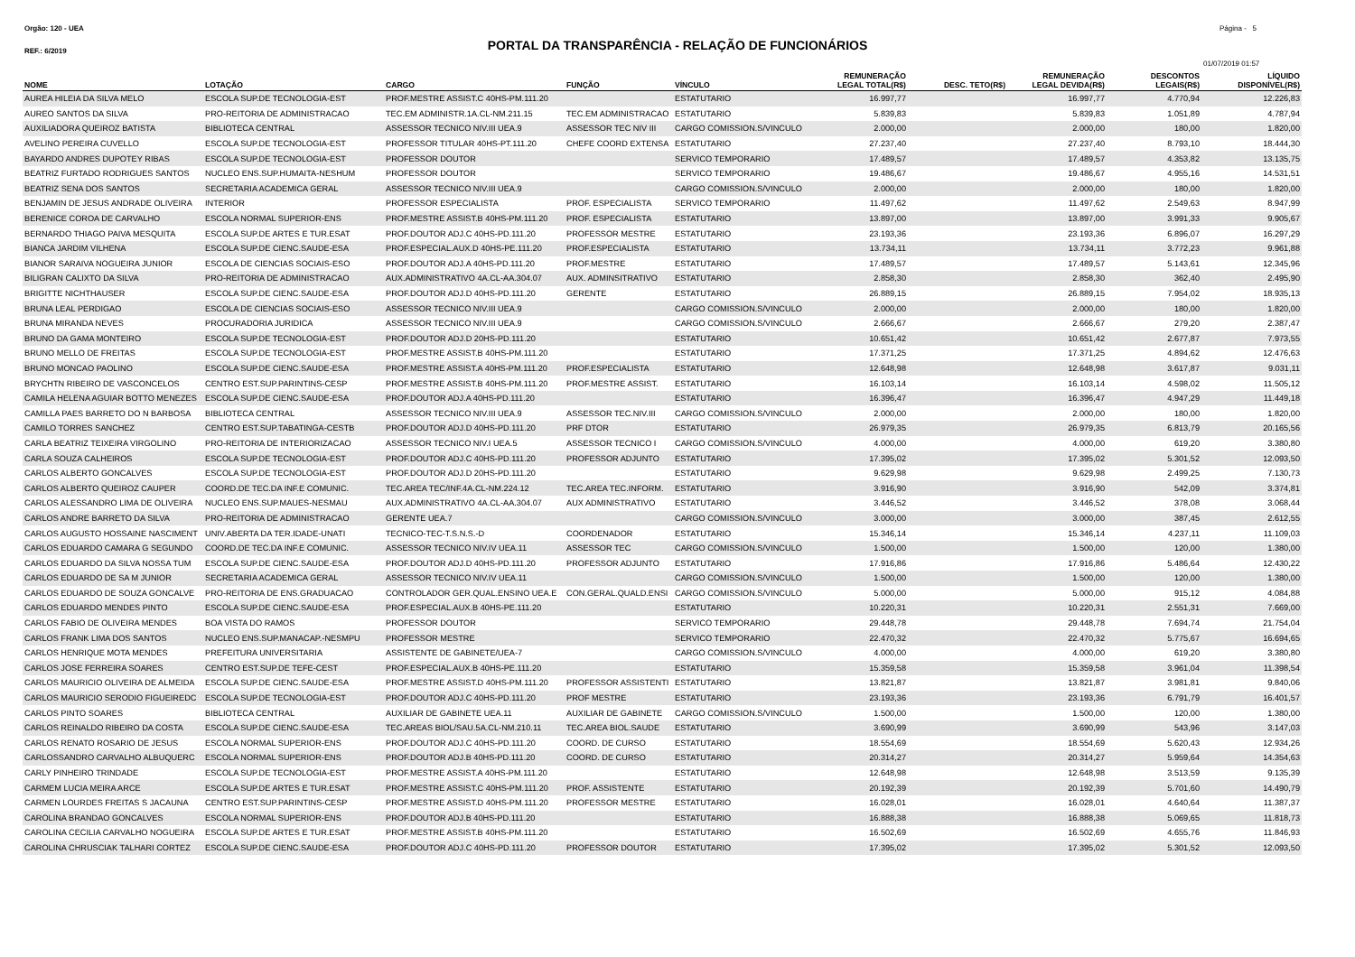Orgão: 120 - UEA Página - 5
REF.: 6/2019
PORTAL DA TRANSPARÊNCIA - RELAÇÃO DE FUNCIONÁRIOS
01/07/2019 01:57
| NOME | LOTAÇÃO | CARGO | FUNÇÃO | VÍNCULO | REMUNERAÇÃO LEGAL TOTAL(R$) | DESC. TETO(R$) | REMUNERAÇÃO LEGAL DEVIDA(R$) | DESCONTOS LEGAIS(R$) | LÍQUIDO DISPONÍVEL(R$) |
| --- | --- | --- | --- | --- | --- | --- | --- | --- | --- |
| AUREA HILEIA DA SILVA MELO | ESCOLA SUP.DE TECNOLOGIA-EST | PROF.MESTRE ASSIST.C 40HS-PM.111.20 | | ESTATUTARIO | 16.997,77 | | 16.997,77 | 4.770,94 | 12.226,83 |
| AUREO SANTOS DA SILVA | PRO-REITORIA DE ADMINISTRACAO | TEC.EM ADMINISTR.1A.CL-NM.211.15 | TEC.EM ADMINISTRACAO | ESTATUTARIO | 5.839,83 | | 5.839,83 | 1.051,89 | 4.787,94 |
| AUXILIADORA QUEIROZ BATISTA | BIBLIOTECA CENTRAL | ASSESSOR TECNICO NIV.III UEA.9 | ASSESSOR TEC NIV III | CARGO COMISSION.S/VINCULO | 2.000,00 | | 2.000,00 | 180,00 | 1.820,00 |
| AVELINO PEREIRA CUVELLO | ESCOLA SUP.DE TECNOLOGIA-EST | PROFESSOR TITULAR 40HS-PT.111.20 | CHEFE COORD EXTENSA | ESTATUTARIO | 27.237,40 | | 27.237,40 | 8.793,10 | 18.444,30 |
| BAYARDO ANDRES DUPOTEY RIBAS | ESCOLA SUP.DE TECNOLOGIA-EST | PROFESSOR DOUTOR | | SERVICO TEMPORARIO | 17.489,57 | | 17.489,57 | 4.353,82 | 13.135,75 |
| BEATRIZ FURTADO RODRIGUES SANTOS | NUCLEO ENS.SUP.HUMAITA-NESHUM | PROFESSOR DOUTOR | | SERVICO TEMPORARIO | 19.486,67 | | 19.486,67 | 4.955,16 | 14.531,51 |
| BEATRIZ SENA DOS SANTOS | SECRETARIA ACADEMICA GERAL | ASSESSOR TECNICO NIV.III UEA.9 | | CARGO COMISSION.S/VINCULO | 2.000,00 | | 2.000,00 | 180,00 | 1.820,00 |
| BENJAMIN DE JESUS ANDRADE OLIVEIRA | INTERIOR | PROFESSOR ESPECIALISTA | PROF. ESPECIALISTA | SERVICO TEMPORARIO | 11.497,62 | | 11.497,62 | 2.549,63 | 8.947,99 |
| BERENICE COROA DE CARVALHO | ESCOLA NORMAL SUPERIOR-ENS | PROF.MESTRE ASSIST.B 40HS-PM.111.20 | PROF. ESPECIALISTA | ESTATUTARIO | 13.897,00 | | 13.897,00 | 3.991,33 | 9.905,67 |
| BERNARDO THIAGO PAIVA MESQUITA | ESCOLA SUP.DE ARTES E TUR.ESAT | PROF.DOUTOR ADJ.C 40HS-PD.111.20 | PROFESSOR MESTRE | ESTATUTARIO | 23.193,36 | | 23.193,36 | 6.896,07 | 16.297,29 |
| BIANCA JARDIM VILHENA | ESCOLA SUP.DE CIENC.SAUDE-ESA | PROF.ESPECIAL.AUX.D 40HS-PE.111.20 | PROF.ESPECIALISTA | ESTATUTARIO | 13.734,11 | | 13.734,11 | 3.772,23 | 9.961,88 |
| BIANOR SARAIVA NOGUEIRA JUNIOR | ESCOLA DE CIENCIAS SOCIAIS-ESO | PROF.DOUTOR ADJ.A 40HS-PD.111.20 | PROF.MESTRE | ESTATUTARIO | 17.489,57 | | 17.489,57 | 5.143,61 | 12.345,96 |
| BILIGRAN CALIXTO DA SILVA | PRO-REITORIA DE ADMINISTRACAO | AUX.ADMINISTRATIVO 4A.CL-AA.304.07 | AUX. ADMINSITRATIVO | ESTATUTARIO | 2.858,30 | | 2.858,30 | 362,40 | 2.495,90 |
| BRIGITTE NICHTHAUSER | ESCOLA SUP.DE CIENC.SAUDE-ESA | PROF.DOUTOR ADJ.D 40HS-PD.111.20 | GERENTE | ESTATUTARIO | 26.889,15 | | 26.889,15 | 7.954,02 | 18.935,13 |
| BRUNA LEAL PERDIGAO | ESCOLA DE CIENCIAS SOCIAIS-ESO | ASSESSOR TECNICO NIV.III UEA.9 | | CARGO COMISSION.S/VINCULO | 2.000,00 | | 2.000,00 | 180,00 | 1.820,00 |
| BRUNA MIRANDA NEVES | PROCURADORIA JURIDICA | ASSESSOR TECNICO NIV.III UEA.9 | | CARGO COMISSION.S/VINCULO | 2.666,67 | | 2.666,67 | 279,20 | 2.387,47 |
| BRUNO DA GAMA MONTEIRO | ESCOLA SUP.DE TECNOLOGIA-EST | PROF.DOUTOR ADJ.D 20HS-PD.111.20 | | ESTATUTARIO | 10.651,42 | | 10.651,42 | 2.677,87 | 7.973,55 |
| BRUNO MELLO DE FREITAS | ESCOLA SUP.DE TECNOLOGIA-EST | PROF.MESTRE ASSIST.B 40HS-PM.111.20 | | ESTATUTARIO | 17.371,25 | | 17.371,25 | 4.894,62 | 12.476,63 |
| BRUNO MONCAO PAOLINO | ESCOLA SUP.DE CIENC.SAUDE-ESA | PROF.MESTRE ASSIST.A 40HS-PM.111.20 | PROF.ESPECIALISTA | ESTATUTARIO | 12.648,98 | | 12.648,98 | 3.617,87 | 9.031,11 |
| BRYCHTN RIBEIRO DE VASCONCELOS | CENTRO EST.SUP.PARINTINS-CESP | PROF.MESTRE ASSIST.B 40HS-PM.111.20 | PROF.MESTRE ASSIST. | ESTATUTARIO | 16.103,14 | | 16.103,14 | 4.598,02 | 11.505,12 |
| CAMILA HELENA AGUIAR BOTTO MENEZES | ESCOLA SUP.DE CIENC.SAUDE-ESA | PROF.DOUTOR ADJ.A 40HS-PD.111.20 | | ESTATUTARIO | 16.396,47 | | 16.396,47 | 4.947,29 | 11.449,18 |
| CAMILLA PAES BARRETO DO N BARBOSA | BIBLIOTECA CENTRAL | ASSESSOR TECNICO NIV.III UEA.9 | ASSESSOR TEC.NIV.III | CARGO COMISSION.S/VINCULO | 2.000,00 | | 2.000,00 | 180,00 | 1.820,00 |
| CAMILO TORRES SANCHEZ | CENTRO EST.SUP.TABATINGA-CESTB | PROF.DOUTOR ADJ.D 40HS-PD.111.20 | PRF DTOR | ESTATUTARIO | 26.979,35 | | 26.979,35 | 6.813,79 | 20.165,56 |
| CARLA BEATRIZ TEIXEIRA VIRGOLINO | PRO-REITORIA DE INTERIORIZACAO | ASSESSOR TECNICO NIV.I UEA.5 | ASSESSOR TECNICO I | CARGO COMISSION.S/VINCULO | 4.000,00 | | 4.000,00 | 619,20 | 3.380,80 |
| CARLA SOUZA CALHEIROS | ESCOLA SUP.DE TECNOLOGIA-EST | PROF.DOUTOR ADJ.C 40HS-PD.111.20 | PROFESSOR ADJUNTO | ESTATUTARIO | 17.395,02 | | 17.395,02 | 5.301,52 | 12.093,50 |
| CARLOS ALBERTO GONCALVES | ESCOLA SUP.DE TECNOLOGIA-EST | PROF.DOUTOR ADJ.D 20HS-PD.111.20 | | ESTATUTARIO | 9.629,98 | | 9.629,98 | 2.499,25 | 7.130,73 |
| CARLOS ALBERTO QUEIROZ CAUPER | COORD.DE TEC.DA INF.E COMUNIC. | TEC.AREA TEC/INF.4A.CL-NM.224.12 | TEC.AREA TEC.INFORM. | ESTATUTARIO | 3.916,90 | | 3.916,90 | 542,09 | 3.374,81 |
| CARLOS ALESSANDRO LIMA DE OLIVEIRA | NUCLEO ENS.SUP.MAUES-NESMAU | AUX.ADMINISTRATIVO 4A.CL-AA.304.07 | AUX ADMINISTRATIVO | ESTATUTARIO | 3.446,52 | | 3.446,52 | 378,08 | 3.068,44 |
| CARLOS ANDRE BARRETO DA SILVA | PRO-REITORIA DE ADMINISTRACAO | GERENTE UEA.7 | | CARGO COMISSION.S/VINCULO | 3.000,00 | | 3.000,00 | 387,45 | 2.612,55 |
| CARLOS AUGUSTO HOSSAINE NASCIMENT | UNIV.ABERTA DA TER.IDADE-UNATI | TECNICO-TEC-T.S.N.S.-D | COORDENADOR | ESTATUTARIO | 15.346,14 | | 15.346,14 | 4.237,11 | 11.109,03 |
| CARLOS EDUARDO CAMARA G SEGUNDO | COORD.DE TEC.DA INF.E COMUNIC. | ASSESSOR TECNICO NIV.IV UEA.11 | ASSESSOR TEC | CARGO COMISSION.S/VINCULO | 1.500,00 | | 1.500,00 | 120,00 | 1.380,00 |
| CARLOS EDUARDO DA SILVA NOSSA TUM | ESCOLA SUP.DE CIENC.SAUDE-ESA | PROF.DOUTOR ADJ.D 40HS-PD.111.20 | PROFESSOR ADJUNTO | ESTATUTARIO | 17.916,86 | | 17.916,86 | 5.486,64 | 12.430,22 |
| CARLOS EDUARDO DE SA M JUNIOR | SECRETARIA ACADEMICA GERAL | ASSESSOR TECNICO NIV.IV UEA.11 | | CARGO COMISSION.S/VINCULO | 1.500,00 | | 1.500,00 | 120,00 | 1.380,00 |
| CARLOS EDUARDO DE SOUZA GONCALVE | PRO-REITORIA DE ENS.GRADUACAO | CONTROLADOR GER.QUAL.ENSINO UEA.E | CON.GERAL.QUALD.ENSI | CARGO COMISSION.S/VINCULO | 5.000,00 | | 5.000,00 | 915,12 | 4.084,88 |
| CARLOS EDUARDO MENDES PINTO | ESCOLA SUP.DE CIENC.SAUDE-ESA | PROF.ESPECIAL.AUX.B 40HS-PE.111.20 | | ESTATUTARIO | 10.220,31 | | 10.220,31 | 2.551,31 | 7.669,00 |
| CARLOS FABIO DE OLIVEIRA MENDES | BOA VISTA DO RAMOS | PROFESSOR DOUTOR | | SERVICO TEMPORARIO | 29.448,78 | | 29.448,78 | 7.694,74 | 21.754,04 |
| CARLOS FRANK LIMA DOS SANTOS | NUCLEO ENS.SUP.MANACAP.-NESMPU | PROFESSOR MESTRE | | SERVICO TEMPORARIO | 22.470,32 | | 22.470,32 | 5.775,67 | 16.694,65 |
| CARLOS HENRIQUE MOTA MENDES | PREFEITURA UNIVERSITARIA | ASSISTENTE DE GABINETE/UEA-7 | | CARGO COMISSION.S/VINCULO | 4.000,00 | | 4.000,00 | 619,20 | 3.380,80 |
| CARLOS JOSE FERREIRA SOARES | CENTRO EST.SUP.DE TEFE-CEST | PROF.ESPECIAL.AUX.B 40HS-PE.111.20 | | ESTATUTARIO | 15.359,58 | | 15.359,58 | 3.961,04 | 11.398,54 |
| CARLOS MAURICIO OLIVEIRA DE ALMEIDA | ESCOLA SUP.DE CIENC.SAUDE-ESA | PROF.MESTRE ASSIST.D 40HS-PM.111.20 | PROFESSOR ASSISTENTI | ESTATUTARIO | 13.821,87 | | 13.821,87 | 3.981,81 | 9.840,06 |
| CARLOS MAURICIO SERODIO FIGUEIREDC | ESCOLA SUP.DE TECNOLOGIA-EST | PROF.DOUTOR ADJ.C 40HS-PD.111.20 | PROF MESTRE | ESTATUTARIO | 23.193,36 | | 23.193,36 | 6.791,79 | 16.401,57 |
| CARLOS PINTO SOARES | BIBLIOTECA CENTRAL | AUXILIAR DE GABINETE UEA.11 | AUXILIAR DE GABINETE | CARGO COMISSION.S/VINCULO | 1.500,00 | | 1.500,00 | 120,00 | 1.380,00 |
| CARLOS REINALDO RIBEIRO DA COSTA | ESCOLA SUP.DE CIENC.SAUDE-ESA | TEC.AREAS BIOL/SAU.5A.CL-NM.210.11 | TEC.AREA BIOL.SAUDE | ESTATUTARIO | 3.690,99 | | 3.690,99 | 543,96 | 3.147,03 |
| CARLOS RENATO ROSARIO DE JESUS | ESCOLA NORMAL SUPERIOR-ENS | PROF.DOUTOR ADJ.C 40HS-PD.111.20 | COORD. DE CURSO | ESTATUTARIO | 18.554,69 | | 18.554,69 | 5.620,43 | 12.934,26 |
| CARLOSSANDRO CARVALHO ALBUQUERC | ESCOLA NORMAL SUPERIOR-ENS | PROF.DOUTOR ADJ.B 40HS-PD.111.20 | COORD. DE CURSO | ESTATUTARIO | 20.314,27 | | 20.314,27 | 5.959,64 | 14.354,63 |
| CARLY PINHEIRO TRINDADE | ESCOLA SUP.DE TECNOLOGIA-EST | PROF.MESTRE ASSIST.A 40HS-PM.111.20 | | ESTATUTARIO | 12.648,98 | | 12.648,98 | 3.513,59 | 9.135,39 |
| CARMEM LUCIA MEIRA ARCE | ESCOLA SUP.DE ARTES E TUR.ESAT | PROF.MESTRE ASSIST.C 40HS-PM.111.20 | PROF. ASSISTENTE | ESTATUTARIO | 20.192,39 | | 20.192,39 | 5.701,60 | 14.490,79 |
| CARMEN LOURDES FREITAS S JACAUNA | CENTRO EST.SUP.PARINTINS-CESP | PROF.MESTRE ASSIST.D 40HS-PM.111.20 | PROFESSOR MESTRE | ESTATUTARIO | 16.028,01 | | 16.028,01 | 4.640,64 | 11.387,37 |
| CAROLINA BRANDAO GONCALVES | ESCOLA NORMAL SUPERIOR-ENS | PROF.DOUTOR ADJ.B 40HS-PD.111.20 | | ESTATUTARIO | 16.888,38 | | 16.888,38 | 5.069,65 | 11.818,73 |
| CAROLINA CECILIA CARVALHO NOGUEIRA | ESCOLA SUP.DE ARTES E TUR.ESAT | PROF.MESTRE ASSIST.B 40HS-PM.111.20 | | ESTATUTARIO | 16.502,69 | | 16.502,69 | 4.655,76 | 11.846,93 |
| CAROLINA CHRUSCIAK TALHARI CORTEZ | ESCOLA SUP.DE CIENC.SAUDE-ESA | PROF.DOUTOR ADJ.C 40HS-PD.111.20 | PROFESSOR DOUTOR | ESTATUTARIO | 17.395,02 | | 17.395,02 | 5.301,52 | 12.093,50 |